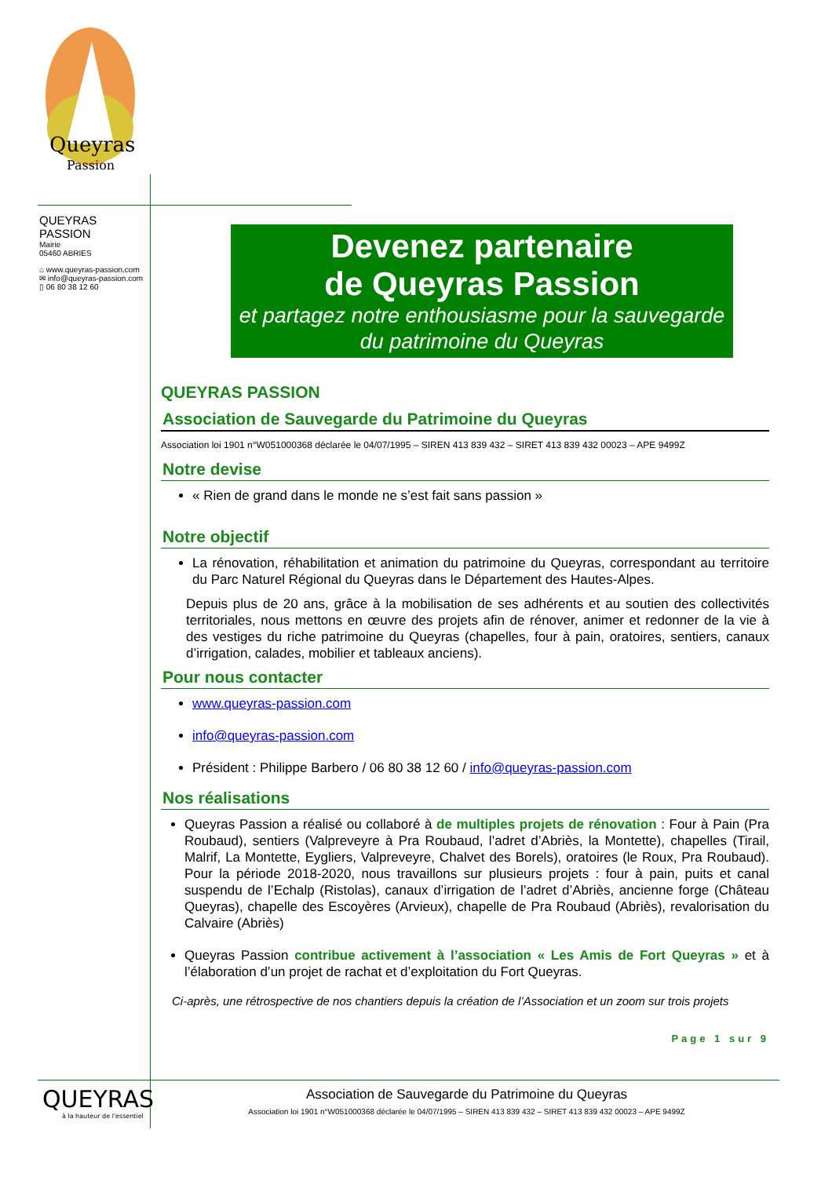Queyras
Passion
QUEYRAS PASSION
Mairie
05460 ABRIES
⌂ www.queyras-passion.com
✉ info@queyras-passion.com
▯ 06 80 38 12 60
Devenez partenaire
de Queyras Passion
et partagez notre enthousiasme pour la sauvegarde du patrimoine du Queyras
QUEYRAS PASSION
Association de Sauvegarde du Patrimoine du Queyras
Association loi 1901 n°W051000368 déclarée le 04/07/1995 – SIREN 413 839 432 – SIRET 413 839 432 00023 – APE 9499Z
Notre devise
« Rien de grand dans le monde ne s’est fait sans passion »
Notre objectif
La rénovation, réhabilitation et animation du patrimoine du Queyras, correspondant au territoire du Parc Naturel Régional du Queyras dans le Département des Hautes-Alpes.
Depuis plus de 20 ans, grâce à la mobilisation de ses adhérents et au soutien des collectivités territoriales, nous mettons en œuvre des projets afin de rénover, animer et redonner de la vie à des vestiges du riche patrimoine du Queyras (chapelles, four à pain, oratoires, sentiers, canaux d’irrigation, calades, mobilier et tableaux anciens).
Pour nous contacter
www.queyras-passion.com
info@queyras-passion.com
Président : Philippe Barbero / 06 80 38 12 60 / info@queyras-passion.com
Nos réalisations
Queyras Passion a réalisé ou collaboré à de multiples projets de rénovation : Four à Pain (Pra Roubaud), sentiers (Valpreveyre à Pra Roubaud, l’adret d’Abriès, la Montette), chapelles (Tirail, Malrif, La Montette, Eygliers, Valpreveyre, Chalvet des Borels), oratoires (le Roux, Pra Roubaud). Pour la période 2018-2020, nous travaillons sur plusieurs projets : four à pain, puits et canal suspendu de l’Echalp (Ristolas), canaux d’irrigation de l’adret d’Abriès, ancienne forge (Château Queyras), chapelle des Escoyères (Arvieux), chapelle de Pra Roubaud (Abriès), revalorisation du Calvaire (Abriès)
Queyras Passion contribue activement à l’association « Les Amis de Fort Queyras » et à l’élaboration d’un projet de rachat et d’exploitation du Fort Queyras.
Ci-après, une rétrospective de nos chantiers depuis la création de l’Association et un zoom sur trois projets
Page 1 sur 9
QUEYRAS
à la hauteur de l'essentiel
Association de Sauvegarde du Patrimoine du Queyras
Association loi 1901 n°W051000368 déclarée le 04/07/1995 – SIREN 413 839 432 – SIRET 413 839 432 00023 – APE 9499Z